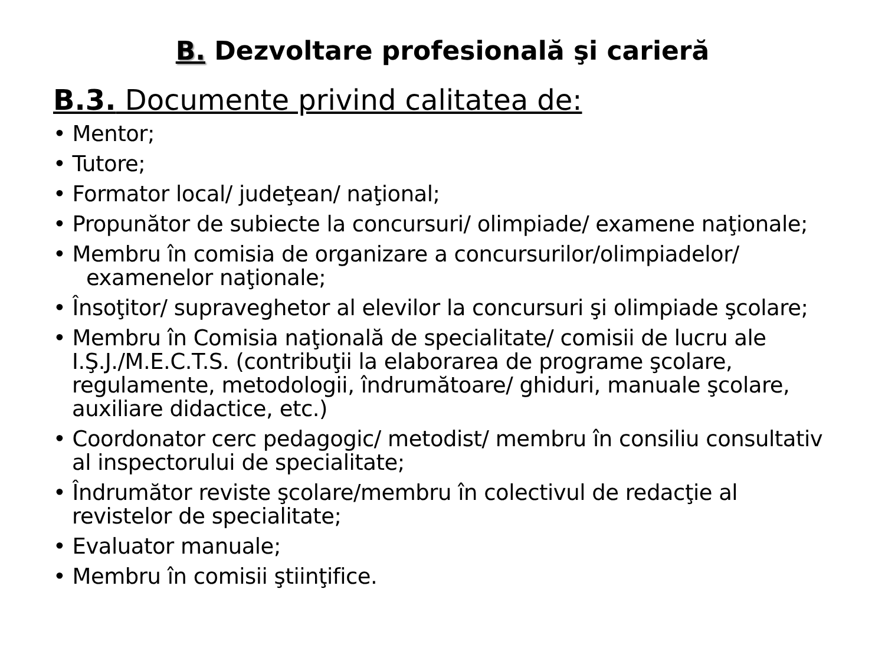B. Dezvoltare profesională şi carieră
B.3. Documente privind calitatea de:
• Mentor;
• Tutore;
• Formator local/ judeţean/ naţional;
• Propunător de subiecte la concursuri/ olimpiade/ examene naţionale;
• Membru în comisia de organizare a concursurilor/olimpiadelor/ examenelor naţionale;
• Însoţitor/ supraveghetor al elevilor la concursuri şi olimpiade şcolare;
• Membru în Comisia naţională de specialitate/ comisii de lucru ale I.Ş.J./M.E.C.T.S. (contribuţii la elaborarea de programe şcolare, regulamente, metodologii, îndrumătoare/ ghiduri, manuale şcolare, auxiliare didactice, etc.)
• Coordonator cerc pedagogic/ metodist/ membru în consiliu consultativ al inspectorului de specialitate;
• Îndrumător reviste şcolare/membru în colectivul de redacţie al revistelor de specialitate;
• Evaluator manuale;
• Membru în comisii ştiinţifice.